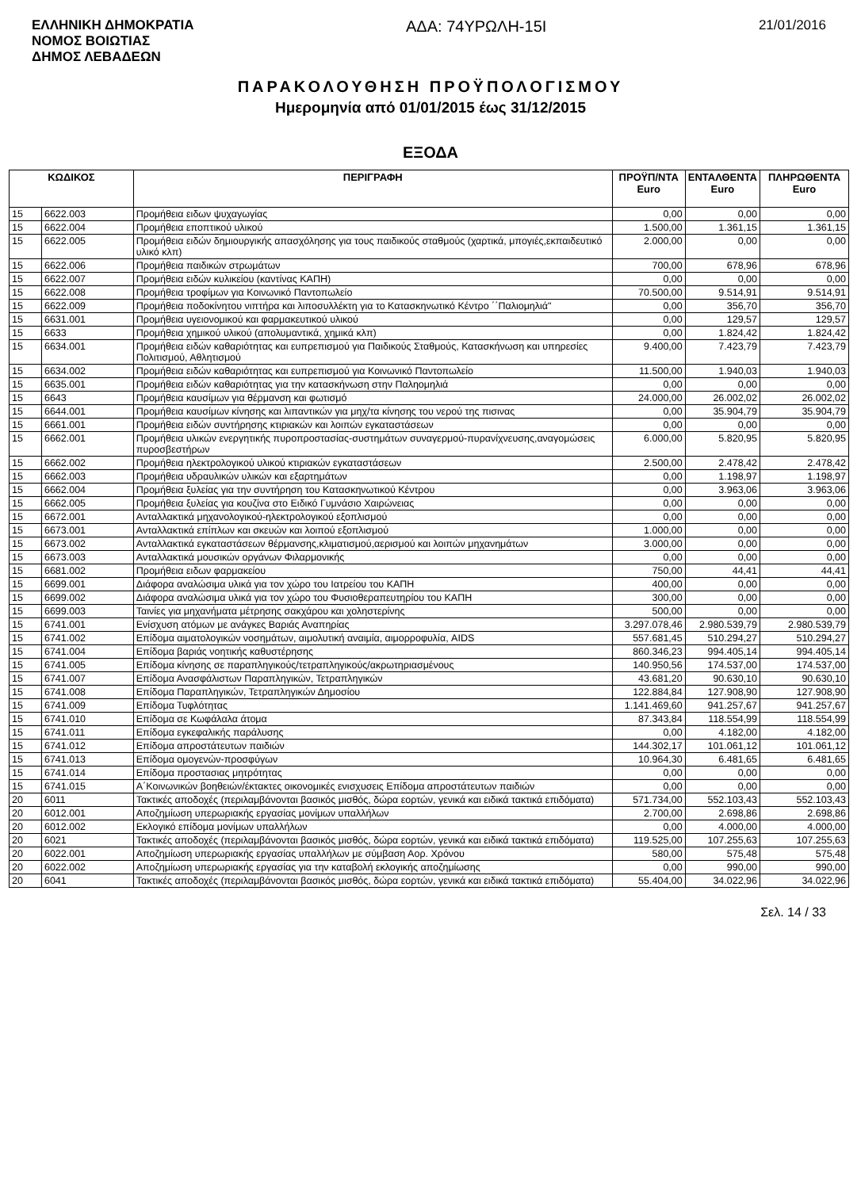ΕΛΛΗΝΙΚΗ ΔΗΜΟΚΡΑΤΙΑ
ΝΟΜΟΣ ΒΟΙΩΤΙΑΣ
ΔΗΜΟΣ ΛΕΒΑΔΕΩΝ
ΑΔΑ: 74ΥΡΩΛΗ-15Ι
21/01/2016
ΠΑΡΑΚΟΛΟΥΘΗΣΗ ΠΡΟΫΠΟΛΟΓΙΣΜΟΥ
Ημερομηνία από 01/01/2015 έως 31/12/2015
ΕΞΟΔΑ
| ΚΩΔΙΚΟΣ | | ΠΕΡΙΓΡΑΦΗ | ΠΡΟΫΠ/ΝΤΑ Euro | ΕΝΤΑΛΘΕΝΤΑ Euro | ΠΛΗΡΩΘΕΝΤΑ Euro |
| --- | --- | --- | --- | --- | --- |
| 15 | 6622.003 | Προμήθεια ειδων ψυχαγωγίας | 0,00 | 0,00 | 0,00 |
| 15 | 6622.004 | Προμήθεια εποπτικού υλικού | 1.500,00 | 1.361,15 | 1.361,15 |
| 15 | 6622.005 | Προμήθεια ειδών δημιουργικής απασχόλησης για τους παιδικούς σταθμούς (χαρτικά, μπογιές,εκπαιδευτικό υλικό κλπ) | 2.000,00 | 0,00 | 0,00 |
| 15 | 6622.006 | Προμήθεια παιδικών στρωμάτων | 700,00 | 678,96 | 678,96 |
| 15 | 6622.007 | Προμήθεια ειδών κυλικείου (καντίνας ΚΑΠΗ) | 0,00 | 0,00 | 0,00 |
| 15 | 6622.008 | Προμήθεια τροφίμων για Κοινωνικό Παντοπωλείο | 70.500,00 | 9.514,91 | 9.514,91 |
| 15 | 6622.009 | Προμήθεια ποδοκίνητου νιπτήρα και λιποσυλλέκτη για το Κατασκηνωτικό Κέντρο ΄΄Παλιομηλιά" | 0,00 | 356,70 | 356,70 |
| 15 | 6631.001 | Προμήθεια υγειονομικού και φαρμακευτικού υλικού | 0,00 | 129,57 | 129,57 |
| 15 | 6633 | Προμήθεια χημικού υλικού (απολυμαντικά, χημικά κλπ) | 0,00 | 1.824,42 | 1.824,42 |
| 15 | 6634.001 | Προμήθεια ειδών καθαριότητας και ευπρεπισμού για Παιδικούς Σταθμούς, Κατασκήνωση και υπηρεσίες Πολιτισμού, Αθλητισμού | 9.400,00 | 7.423,79 | 7.423,79 |
| 15 | 6634.002 | Προμήθεια ειδών καθαριότητας και ευπρεπισμού για Κοινωνικό Παντοπωλείο | 11.500,00 | 1.940,03 | 1.940,03 |
| 15 | 6635.001 | Προμήθεια ειδών καθαριότητας για την κατασκήνωση στην Παληομηλιά | 0,00 | 0,00 | 0,00 |
| 15 | 6643 | Προμήθεια καυσίμων για θέρμανση και φωτισμό | 24.000,00 | 26.002,02 | 26.002,02 |
| 15 | 6644.001 | Προμήθεια καυσίμων κίνησης και λιπαντικών για μηχ/τα κίνησης του νερού της πισινας | 0,00 | 35.904,79 | 35.904,79 |
| 15 | 6661.001 | Προμήθεια ειδών συντήρησης κτιριακών και λοιπών εγκαταστάσεων | 0,00 | 0,00 | 0,00 |
| 15 | 6662.001 | Προμήθεια υλικών ενεργητικής πυροπροστασίας-συστημάτων συναγερμού-πυρανίχνευσης,αναγομώσεις πυροσβεστήρων | 6.000,00 | 5.820,95 | 5.820,95 |
| 15 | 6662.002 | Προμήθεια ηλεκτρολογικού υλικού κτιριακών εγκαταστάσεων | 2.500,00 | 2.478,42 | 2.478,42 |
| 15 | 6662.003 | Προμήθεια υδραυλικών υλικών και εξαρτημάτων | 0,00 | 1.198,97 | 1.198,97 |
| 15 | 6662.004 | Προμήθεια ξυλείας για την συντήρηση του Κατασκηνωτικού Κέντρου | 0,00 | 3.963,06 | 3.963,06 |
| 15 | 6662.005 | Προμήθεια ξυλείας για κουζίνα στο Ειδικό Γυμνάσιο Χαιρώνειας | 0,00 | 0,00 | 0,00 |
| 15 | 6672.001 | Ανταλλακτικά μηχανολογικού-ηλεκτρολογικού εξοπλισμού | 0,00 | 0,00 | 0,00 |
| 15 | 6673.001 | Ανταλλακτικά επίπλων και σκευών και λοιπού εξοπλισμού | 1.000,00 | 0,00 | 0,00 |
| 15 | 6673.002 | Ανταλλακτικά εγκαταστάσεων θέρμανσης,κλιματισμού,αερισμού και λοιπών μηχανημάτων | 3.000,00 | 0,00 | 0,00 |
| 15 | 6673.003 | Ανταλλακτικά μουσικών οργάνων Φιλαρμονικής | 0,00 | 0,00 | 0,00 |
| 15 | 6681.002 | Προμήθεια ειδων φαρμακείου | 750,00 | 44,41 | 44,41 |
| 15 | 6699.001 | Διάφορα αναλώσιμα υλικά για τον χώρο του Ιατρείου του ΚΑΠΗ | 400,00 | 0,00 | 0,00 |
| 15 | 6699.002 | Διάφορα αναλώσιμα υλικά για τον χώρο του Φυσιοθεραπευτηρίου του ΚΑΠΗ | 300,00 | 0,00 | 0,00 |
| 15 | 6699.003 | Ταινίες για μηχανήματα μέτρησης σακχάρου και χοληστερίνης | 500,00 | 0,00 | 0,00 |
| 15 | 6741.001 | Ενίσχυση ατόμων με ανάγκες Βαριάς Αναπηρίας | 3.297.078,46 | 2.980.539,79 | 2.980.539,79 |
| 15 | 6741.002 | Επίδομα αιματολογικών νοσημάτων, αιμολυτική αναιμία, αιμορροφυλία, AIDS | 557.681,45 | 510.294,27 | 510.294,27 |
| 15 | 6741.004 | Επίδομα βαριάς νοητικής καθυστέρησης | 860.346,23 | 994.405,14 | 994.405,14 |
| 15 | 6741.005 | Επίδομα κίνησης σε παραπληγικούς/τετραπληγικούς/ακρωτηριασμένους | 140.950,56 | 174.537,00 | 174.537,00 |
| 15 | 6741.007 | Επίδομα Ανασφάλιστων Παραπληγικών, Τετραπληγικών | 43.681,20 | 90.630,10 | 90.630,10 |
| 15 | 6741.008 | Επίδομα Παραπληγικών, Τετραπληγικών Δημοσίου | 122.884,84 | 127.908,90 | 127.908,90 |
| 15 | 6741.009 | Επίδομα Τυφλότητας | 1.141.469,60 | 941.257,67 | 941.257,67 |
| 15 | 6741.010 | Επίδομα σε Κωφάλαλα άτομα | 87.343,84 | 118.554,99 | 118.554,99 |
| 15 | 6741.011 | Επίδομα εγκεφαλικής παράλυσης | 0,00 | 4.182,00 | 4.182,00 |
| 15 | 6741.012 | Επίδομα απροστάτευτων παιδιών | 144.302,17 | 101.061,12 | 101.061,12 |
| 15 | 6741.013 | Επίδομα ομογενών-προσφύγων | 10.964,30 | 6.481,65 | 6.481,65 |
| 15 | 6741.014 | Επίδομα προστασιας μητρότητας | 0,00 | 0,00 | 0,00 |
| 15 | 6741.015 | Α΄Κοινωνικών βοηθειών/έκτακτες οικονομικές ενισχυσεις Επίδομα απροστάτευτων παιδιών | 0,00 | 0,00 | 0,00 |
| 20 | 6011 | Τακτικές αποδοχές (περιλαμβάνονται βασικός μισθός, δώρα εορτών, γενικά και ειδικά τακτικά επιδόματα) | 571.734,00 | 552.103,43 | 552.103,43 |
| 20 | 6012.001 | Αποζημίωση υπερωριακής εργασίας μονίμων υπαλλήλων | 2.700,00 | 2.698,86 | 2.698,86 |
| 20 | 6012.002 | Εκλογικό επίδομα μονίμων υπαλλήλων | 0,00 | 4.000,00 | 4.000,00 |
| 20 | 6021 | Τακτικές αποδοχές (περιλαμβάνονται βασικός μισθός, δώρα εορτών, γενικά και ειδικά τακτικά επιδόματα) | 119.525,00 | 107.255,63 | 107.255,63 |
| 20 | 6022.001 | Αποζημίωση υπερωριακής εργασίας υπαλλήλων με σύμβαση Αορ. Χρόνου | 580,00 | 575,48 | 575,48 |
| 20 | 6022.002 | Αποζημίωση υπερωριακής εργασίας για την καταβολή εκλογικής αποζημίωσης | 0,00 | 990,00 | 990,00 |
| 20 | 6041 | Τακτικές αποδοχές (περιλαμβάνονται βασικός μισθός, δώρα εορτών, γενικά και ειδικά τακτικά επιδόματα) | 55.404,00 | 34.022,96 | 34.022,96 |
Σελ. 14 / 33